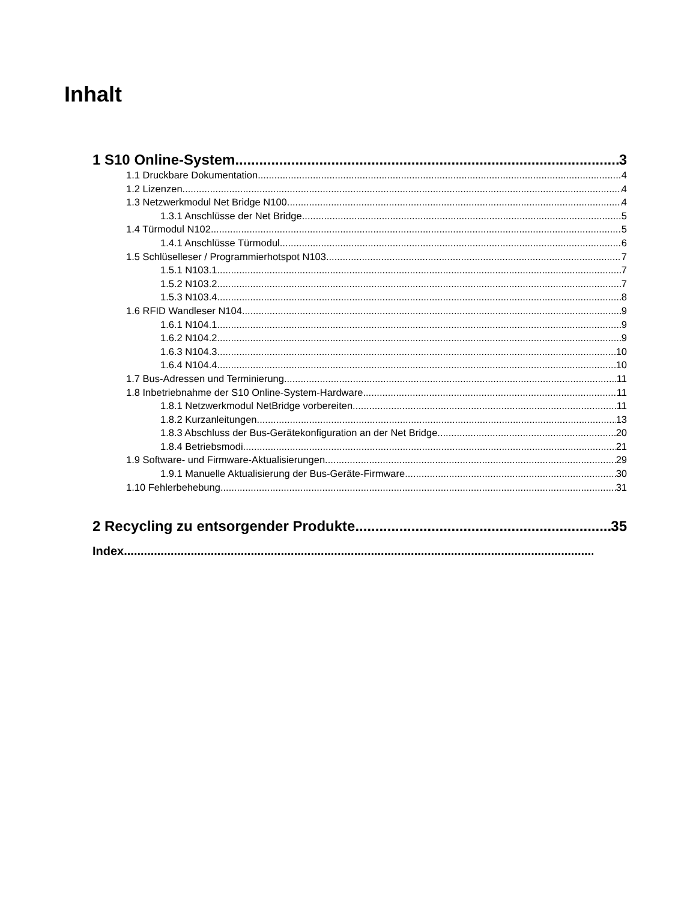Inhalt
1 S10 Online-System 3
1.1 Druckbare Dokumentation 4
1.2 Lizenzen 4
1.3 Netzwerkmodul Net Bridge N100 4
1.3.1 Anschlüsse der Net Bridge 5
1.4 Türmodul N102 5
1.4.1 Anschlüsse Türmodul 6
1.5 Schlüselleser / Programmierhotspot N103 7
1.5.1 N103.1 7
1.5.2 N103.2 7
1.5.3 N103.4 8
1.6 RFID Wandleser N104 9
1.6.1 N104.1 9
1.6.2 N104.2 9
1.6.3 N104.3 10
1.6.4 N104.4 10
1.7 Bus-Adressen und Terminierung 11
1.8 Inbetriebnahme der S10 Online-System-Hardware 11
1.8.1 Netzwerkmodul NetBridge vorbereiten 11
1.8.2 Kurzanleitungen 13
1.8.3 Abschluss der Bus-Gerätekonfiguration an der Net Bridge 20
1.8.4 Betriebsmodi 21
1.9 Software- und Firmware-Aktualisierungen 29
1.9.1 Manuelle Aktualisierung der Bus-Geräte-Firmware 30
1.10 Fehlerbehebung 31
2 Recycling zu entsorgender Produkte 35
Index